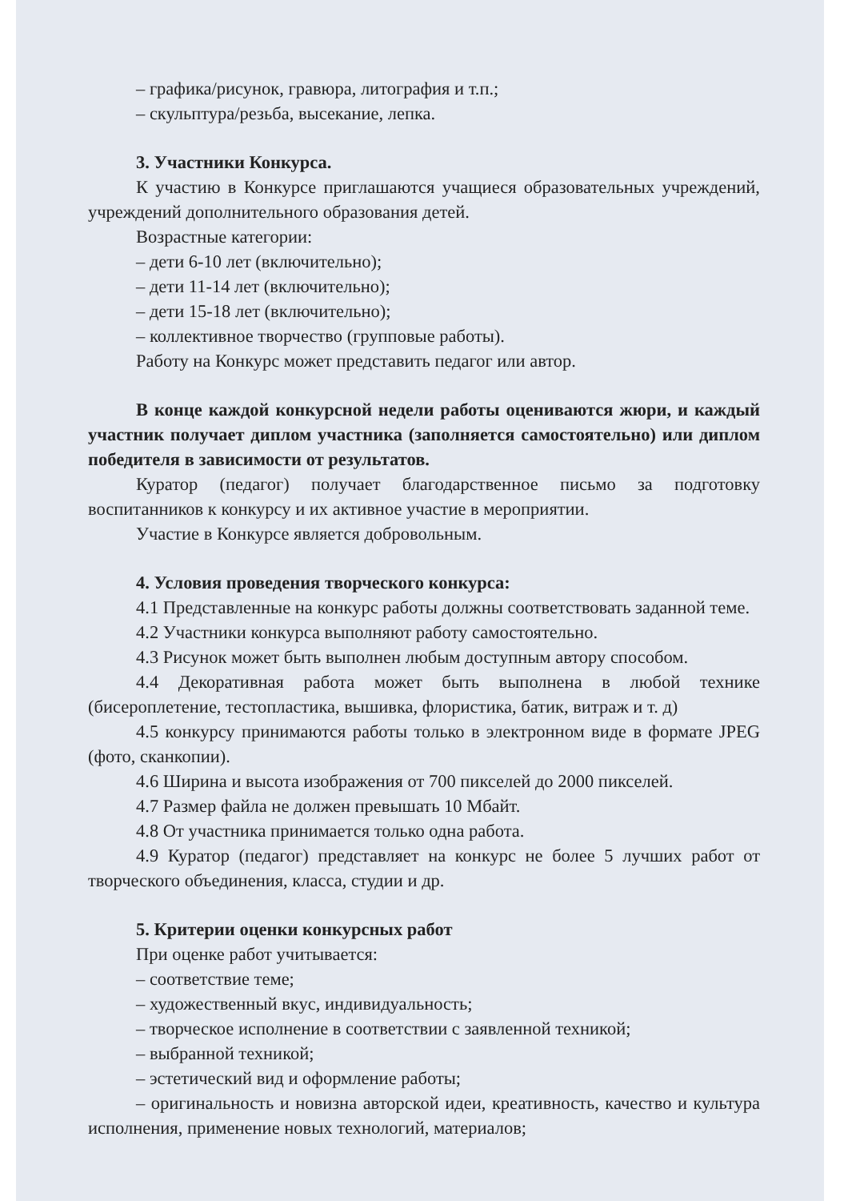– графика/рисунок, гравюра, литография и т.п.;
– скульптура/резьба, высекание, лепка.
3. Участники Конкурса.
К участию в Конкурсе приглашаются учащиеся образовательных учреждений, учреждений дополнительного образования детей.
Возрастные категории:
– дети 6-10 лет (включительно);
– дети 11-14 лет (включительно);
– дети 15-18 лет (включительно);
– коллективное творчество (групповые работы).
Работу на Конкурс может представить педагог или автор.
В конце каждой конкурсной недели работы оцениваются жюри, и каждый участник получает диплом участника (заполняется самостоятельно) или диплом победителя в зависимости от результатов.
Куратор (педагог) получает благодарственное письмо за подготовку воспитанников к конкурсу и их активное участие в мероприятии.
Участие в Конкурсе является добровольным.
4. Условия проведения творческого конкурса:
4.1 Представленные на конкурс работы должны соответствовать заданной теме.
4.2 Участники конкурса выполняют работу самостоятельно.
4.3 Рисунок может быть выполнен любым доступным автору способом.
4.4 Декоративная работа может быть выполнена в любой технике (бисероплетение, тестопластика, вышивка, флористика, батик, витраж и т. д)
4.5 конкурсу принимаются работы только в электронном виде в формате JPEG (фото, сканкопии).
4.6 Ширина и высота изображения от 700 пикселей до 2000 пикселей.
4.7 Размер файла не должен превышать 10 Мбайт.
4.8 От участника принимается только одна работа.
4.9 Куратор (педагог) представляет на конкурс не более 5 лучших работ от творческого объединения, класса, студии и др.
5. Критерии оценки конкурсных работ
При оценке работ учитывается:
– соответствие теме;
– художественный вкус, индивидуальность;
– творческое исполнение в соответствии с заявленной техникой;
– выбранной техникой;
– эстетический вид и оформление работы;
– оригинальность и новизна авторской идеи, креативность, качество и культура исполнения, применение новых технологий, материалов;